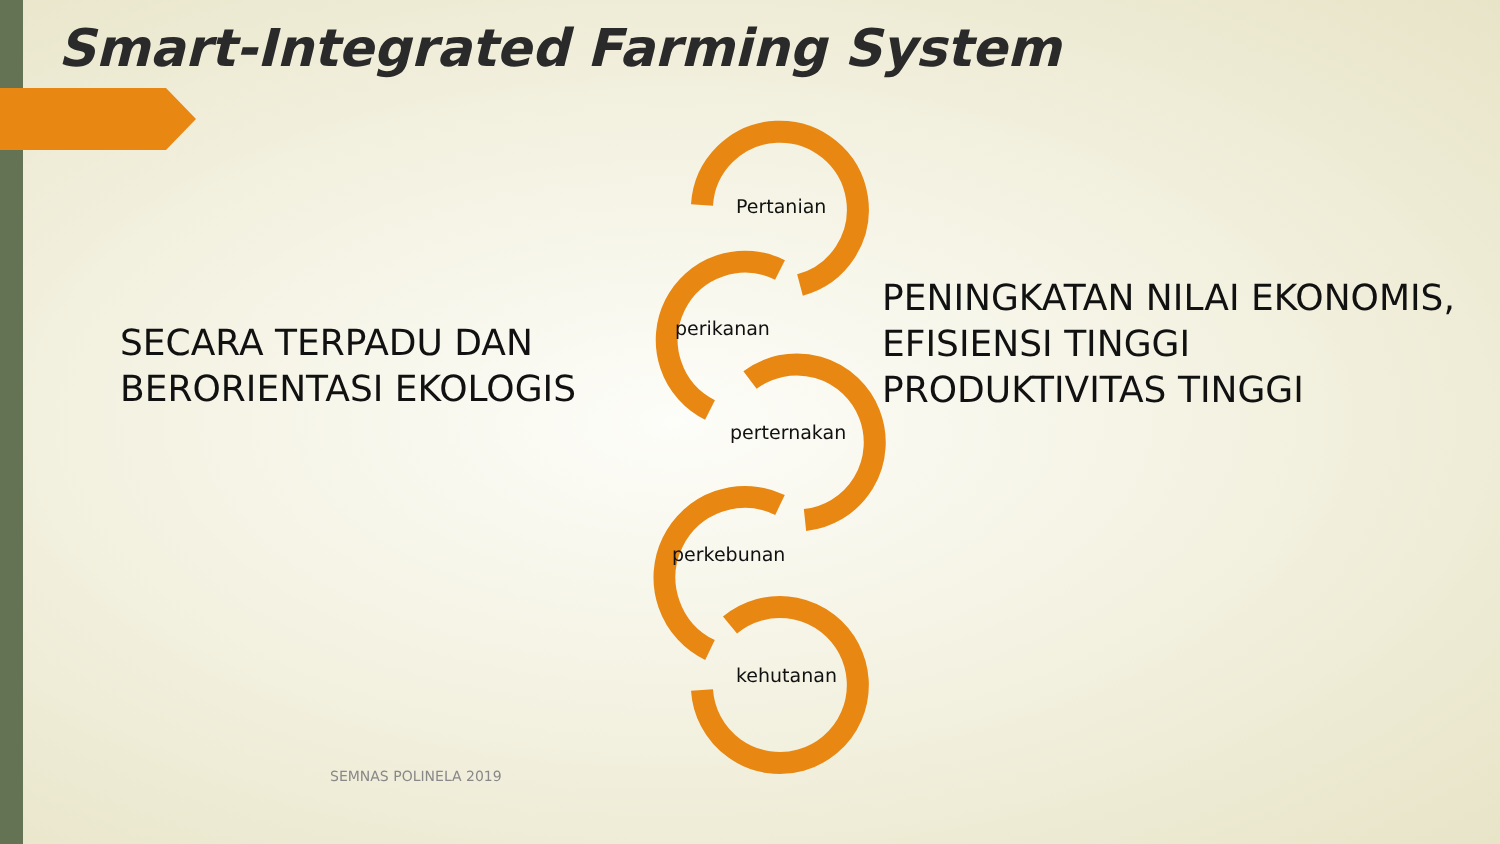Smart-Integrated Farming System
SECARA TERPADU DAN
BERORIENTASI EKOLOGIS
Pertanian
perikanan
perternakan
perkebunan
kehutanan
PENINGKATAN NILAI EKONOMIS,
EFISIENSI TINGGI
PRODUKTIVITAS TINGGI
SEMNAS POLINELA 2019